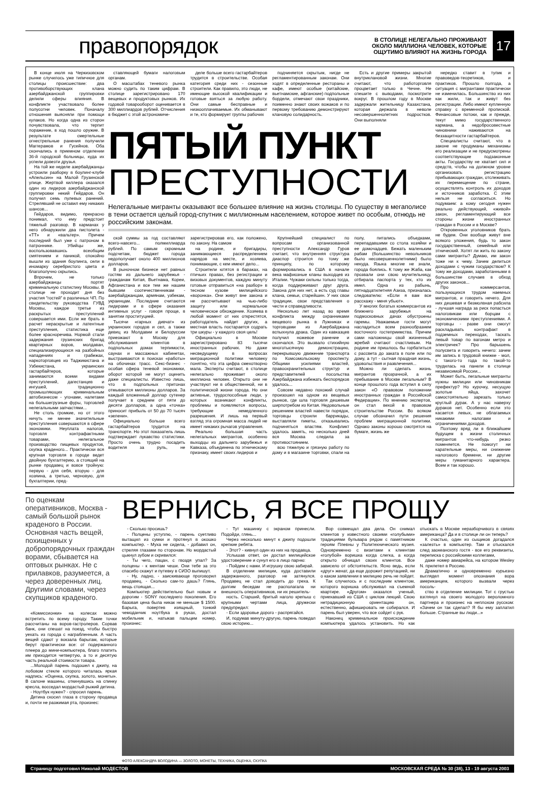правопорядок
В СТОЛИЦЕ НЕЛЕГАЛЬНО ПРОЖИВАЮТ ОКОЛО МИЛЛИОНА ЧЕЛОВЕК, КОТОРЫЕ ОЩУТИМО ВЛИЯЮТ НА ЖИЗНЬ ГОРОДА
17
В конце июля на Черкизовском рынке случилось уже типичное для столицы происшествие: два противоборствующих клана азербайджанской группировки делили сферы влияния. В конфликте участвовало более полусотни человек. Поначалу отношения выясняли при помощи кулаков. Но когда одна из сторон почувствовала, что терпит поражение, в ход пошло оружие. В результате смертельные огнестрельные ранения получили Маггерамов и Гусейнов. Оба скончались в приемном отделении 36-й городской больницы, куда их успели довезти друзья.
На той же неделе азербайджанцы устроили разборку в боулинг-клубе «Апельсин» на Малой Грузинской улице. Жертвой киллера оказался один из лидеров азербайджанской группировки некий Гейдаров. Он получил семь пулевых ранений. Стрелявший не оставил ему никаких шансов...
Гейдаров, видимо, прекрасно понимал, что ему предстоит тяжелый разговор. В карманах у него обнаружили два пистолета - «ТТ» и «вальтер». Причем последний был уже с патроном в патроннике. Убийцы же, воспользовавшись всеобщим смятением и паникой, спокойно вышли из здания боулинга, сели в иномарку серебристого цвета и благополучно скрылись.
Впрочем, не только азербайджанцы портят криминальную статистику Москвы. В столице не проходит дня без участия "гостей" в различных ЧП. По свидетельству руководства ГУВД Москвы, каждое третье из раскрытых преступлений совершается ими. Если же брать в расчет нераскрытые и латентные преступления, статистика еще более красноречива. Нормой стали задержания грузинских бригад квартирных воров, молдаван, специализирующихся на разбойных нападениях и грабежах, наркоторговцев из Таджикистана и Узбекистана, украинских гастарбайтеров, которые занимаются всеми видами преступлений, дагестанцев и ингушей, традиционно промышляющих криминальным автобизнесом - угонами, налетами на большегрузные фуры, торговлей нелегальными запчастями...
Не столь громкие, но от этого ничуть не менее значительные преступления совершаются в сфере экономики. Неуплата налогов, торговля контрафактными товарами, нелегальное производство пищевых продуктов, скупка краденого... Практически вся крупная торговля в городе ведет двойную бухгалтерию, а стоящий на рынке продавец и вовсе тройную: первую - для себя, вторую - для хозяина, а третью, черновую, для бухгалтерии, пред-
ставляющей бумаги налоговым органам.
О масштабах теневого рынка можно судить по таким цифрам. В столице зарегистрировано 170 вещевых и продуктовых рынков. Их годовой товарооборот оценивается в 300 миллиардов рублей. Отчисления в бюджет с этой астрономиче-
деле больше всего гастарбайтеров трудится в строительстве. Особая категория среди них - сезонные строители. Как правило, это люди, не имеющие высокой квалификации и готовые взяться за любую работу. Они самые бесправные и низкооплачиваемые. Их обманывают и те, кто формирует группы рабочих
подчиняется скрытым, нигде не регламентированным законам. Они ходят в определенные рестораны и кафе, имеют особые (китайские, вьетнамские, афганские) подпольные бордели, отмечают свои праздники, поименно знают своих вожаков и по первому требованию демонстрируют клановую солидарность.
Есть и другие примеры закрытой внутриклановой жизни. Многие считают, что работорговля процветает только в Чечне. Не спешите с выводами, посмотрите вокруг. В прошлом году в Москве задержали жительницу Казахстана, которая держала в неволе несовершеннолетних подростков. Они выполняли
ПЯТЫЙ ПУНКТ
ПРЕСТУПНОСТИ
Нелегальные мигранты оказывают все большее влияние на жизнь столицы. По существу в мегаполисе в тени остается целый город-спутник с миллионным населением, которое живет по особым, отнюдь не российским законам.
ской суммы за год составляют всего-навсего... полмиллиарда рублей. По самым скромным подсчетам, бюджет города недополучает около 400 миллионов долларов.
В рыночном бизнесе нет равных гостям из дальнего зарубежья - гражданам Китая, Вьетнама, Кореи, Афганистана и все тем же нашим бывшим соотечественникам - азербайджанцам, армянам, узбекам, украинцам. Последние считаются лидерами и в сфере оказания интимных услуг - говоря проще, в занятии проституцией.
Тысячи «гарных дивчат» из украинских городов и сел, а также девиц из Молдавии и Белоруссии приезжают в Москву для обслуживания клиентов в подпольных домах терпимости, саунах и массажных кабинетах, выстраиваются в поисках «работы» на обочинах трасс. Секс-бизнес - особая сфера теневой экономики, оборот которой не могут оценить даже специалисты. Известно лишь, что в подпольных притонах отмываются миллионы долларов. За каждый вложенный доллар сутенер получает в среднем от пяти до десяти долларов, а одна «точка» приносит прибыль от 50 до 70 тысяч «зелени».
Официально больше всего гастарбайтеров трудится на транспорте. Но этот показатель лишь подтверждает лукавство статистики. Просто очень трудно посадить водителя за руль, не зарегистрировав его, как положено, по закону. На самом
на родине, и бригадиры, занимающиеся распределением нарядов на месте, и хозяева, понимающие, с кем имеют дело...
Строители ютятся в бараках, на птичьих правах, без регистрации и визовых документов, каждую минуту готовые отправиться «на разбор» в тесном кузове милицейского «воронка». Они живут вне закона и не рассчитывают на чью-либо защиту или нормальное человеческое обхождение. Хозяева в любой момент от них открестятся, работодатель найдет других, а местная власть постарается содрать три шкуры - у каждого своя цель!
Официально в Москве зарегистрировано 83 тысячи иностранных рабочих. Но даже несведущему в вопросах миграционной политики человеку понятно, что эта цифра смехотворно мала. Эксперты считают, в столице нелегально проживает около миллиона человек. Открыто они не участвуют ни в общественной, ни в политической жизни города. Но они активные, трудоспособные люди, у которых возникают конфликты, проблемы и появляются вопросы, требующие немедленного разрешения. И лишь на первый взгляд эта огромная масса людей не имеет никаких рычагов управления.
Реально большая часть нелегальных мигрантов, особенно выходцы из дальнего зарубежья и Кавказа, объединена по этническому признаку, имеет своих лидеров и
Крупнейший специалист по вопросам организованной преступности Александр Гуров считает, что внутренняя структура диаспор строится по тому же принципу, по которому формировались в США в начале века мафиозные кланы выходцев из Италии. Чужаки сильны только тогда, когда поддерживают друг друга. Закона для них нет, а есть суд главы клана, семьи, старейшин. У них свои традиции, свои представления о чести и справедливости.
Несколько лет назад во время конфликта между охранниками вещевого рынка в Лужниках и торговцами из Азербайджана вспыхнула драка. Один из кавказцев получил ножевое ранение и скончался. Это вызвало стихийную многотысячную демонстрацию, перекрывшую движение транспорта по Комсомольскому проспекту. Общими усилиями властей, правоохранительных структур и представителей посольства Азербайджана избежать беспорядков удалось...
Совсем недавно похожий случай произошел на одном из вещевых рынков, где шла торговля дешевым ширпотребом из Китая. Недовольные решением властей навести порядок, торговцы строили баррикады, выставляли пикеты, отказывались подчиняться властям. Конфликт удалось замять, но несколько дней вся Москва следила за противостоянием.
всю тяжелую и грязную работу по дому и в магазине торговки, спали на полу, питались объедками, перепадавшими со стола хозяйки и ее домочадцев. Бежать маленьким рабам (большинство невольников было несовершеннолетними) было некуда. Языка многие не знали, города боялись. К тому же Жаба, как прозвали они свою мучительницу, отбирала паспорта у тех, кто их имел. Одна из рабынь, пятнадцатилетняя Азиза, призналась следователю: «Если я вам все расскажу - меня убьют».
У многих богатых коммерсантов из ближнего зарубежья на подмосковных дачах обустроены гаремы. Уважаемые гости могут насладиться всем разнообразием восточного гостеприимства. Причем сами наложницы свой жизненный жребий считают счастливым. На родине им пришлось бы горбатиться с рассвета до заката в поле или по дому, а тут - сытная праздная жизнь, удовольствия и развлечения...
Можно ли сделать жизнь мигрантов прозрачной, а их пребывание в Москве легальным? В конце прошлого года вступил в силу закон «О правовом положении иностранных граждан в Российской Федерации». По мнению экспертов, он стал вехой в правовом строительстве России. Во всяком случае обозначил пути решения проблем миграционной политики. Однако законы хорошо смотрятся на бумаге, жизнь же
нередко ставит в тупик и правоведов-теоретиков, и практиков. Прошло полгода, а ситуация с мигрантами практически не изменилась. Большинство из них как жили, так и живут без регистрации. Либо имеют купленную справку с временной пропиской. Финансовые потоки, как и прежде, текут мимо государственного кармана, а недобросовестные чиновники наживаются на беззащитности гастарбайтеров.
Специалисты считают, что в законе не продуманы механизмы его реализации и не предусмотрены соответствующие подзаконные акты. Государству не хватает сил и средств, чтобы на должном уровне организовать регистрацию прибывающих граждан, отслеживать их перемещение по стране, осуществлять контроль их доходов и источников заработка. С этим нельзя не согласиться. Но подумаем: а кому сегодня нужен реально действующий, «живой» закон, регламентирующий все стороны жизни иностранных граждан в России и в Москве?
Откровенных уголовников брать не будем. Они вообще живут вне всякого уложения, будь то закон государственный, семейный или этнический. Хотят ли жить по закону сами мигранты? Думаю, им закон тоже ни к чему. Зачем делиться доходами с чужим государством? К тому же доходами, заработанными в большинстве случаев в обход других законов...
Про коммерсантов, пользующихся трудом наемных мигрантов, и говорить нечего. Для них дешевая и безмолвная рабсила - лучшая награда за риск попасться налоговикам или борцам с экономическими преступлениями. А торговцы - разве они смогут раскладывать контрафакт в подземных переходах, таскать левый товар по вагонам метро и электричек? Про барышень полусвета и говорить нечего: зачем им запись в трудовой книжке - мол, с такого-то года по такой-то трудилась на панели в столице независимой России...
Может быть, легальные мигранты нужны милиции или чиновникам префектур? Но курочку, несущую золотые яйца, захочет самостоятельно зарезать только круглый дурак. А у нас наверху дураков нет. Особенно если это касается левых, не облагаемых никакими налогами и ограничениями доходов.
Поэтому вряд ли в ближайшем будущем в жизни столичных мигрантов что-нибудь резко поменяется. Не помогут ни карательные меры, ни снижение налогового бремени, ни другие меры гуманитарного характера. Всем и так хорошо.
По оценкам оперативников, Москва - самый большой рынок краденого в России. Основная часть вещей, похищенных у добропорядочных граждан ворами, сбывается на оптовых рынках. Не с прилавков, разумеется, а через доверенных лиц. Другими словами, через скупщиков краденого.
«Комиссионки» на колесах можно встретить по всему городу. Такие точки рассчитаны на воров-гастролеров. Сорвав банк, они спешат на поезд, чтобы быстро уехать из города с награбленным. А часть вещей сдают у вокзала барыгам, которые берут практически все: от подержанного плеера до мини-компьютера, благо платить им приходится четвертую, а то и десятую часть реальной стоимости товара.
...Молодой парень подошел к джипу, на лобовом стекле которого читалась яркая надпись: «Оценка, скупка, золото, монеты». В салоне машины, откинувшись на спинку кресла, восседал мордастый рыжий детина.
- Ноутбук нужен? - спросил парень.
Детина скосил глаза в сторону продавца и, почти не разжимая рта, произнес:
ВЕРНИСЬ, Я ВСЕ ПРОЩУ
- Сколько просишь?
- Полцены уступлю, - парень суетливо вытащил из сумки и протянул в окошко компьютер. - Муха не сидела, - добавил он, стреляя глазами по сторонам. Но мордастый цыкнул зубом и скривился:
- Ты чего, пацан, с гвоздя упал? За полцены - к ментам чеши. Они тебе за это спасибо скажут и путевку в СИЗО выпишут.
- Ну, ладно, - заискивающе проговорил продавец. - Сколько сам-то дашь? Глянь, вещь стоящая...
Компьютер действительно был новым и дорогим - SONY последнего поколения. Его базовая цена была никак не меньше $ 1500. Барыга, повертев изящный, тонкий чемоданчик ноутбука в руках, достал мобильник и, натыкав пальцем номер, произнес:
- Тут машинку с экраном принесли. Подойди, глянь...
Через несколько минут к джипу подошли крепкие ребята.
- Этот? - кивнул один из них на продавца.
Услышав ответ, он достал милицейское удостоверение и сунул его в лицо парню:
- Пойдем с нами. И игрушку свою забирай.
В отделении милиции, куда доставили задержанного, разговор не затянулся. Продавец не стал доводить до греха. К долгим беседам не располагала ни внешность оперативников, ни их решитель-
ность. Старший, бритый наголо крепыш с крупными чертами лица, дружески предупредил:
- Если здоровье дорого - распрягайся.
И, подумав минуту-другую, парень поведал свою историю...
Вор совмещал два дела. Он снимал клиентов у известного своими «голубыми» традициями бульвара рядом с памятником героям Плевны у Политехнического музея. Одновременно с визитами к клиентам «голубой» воришка когда слегка, а когда открыто обчищал своих клиентов. Все зависело от обстоятельств. Ясно ведь, если «друг» женат, да еще дорожит репутацией, ни о каком заявлении в милицию речь не пойдет.
Так случилось и с последним клиентом, которого воришка обслуживал на съемной квартире. «Другом» оказался ученый, приехавший из США с циклом лекций. Свою нетрадиционную ориентацию он, естественно, афишировать не собирался. И парень был уверен, что все сойдет с рук.
Наконец криминальное происхождение компьютера удалось установить. Но как отыскать в Москве неразборчивого в связях американца? Да и в столице ли он теперь?
К счастью, один из сыщиков догадался «залезть» в компьютер. Там и отыскался след заокеанского гостя - все его реквизиты, переписка с российскими коллегами,
даже номер авиарейса, на котором Wesley N. прилетел в Россию.
Драматично и одновременно курьезно выглядел момент опознания вора американцем, которого вызвали через посоль-
ство в отделение милиции. Тот с грустью взглянул на своего молодого вероломного партнера и произнес на неплохом русском: «Зачем он так сделал? Я бы ему заплатил больше. Странные вы люди...»
ФОТО АЛЕКСАНДРА ВОЛОДИНА — ЗОЛОТО, МОНЕТЫ, ТЕХНИКА, ОЦЕНКА, СКУПКА
Страницу подготовил Николай МОДЕСТОВ МОСКОВСКАЯ СРЕДА № 30 (38), 13 - 19 августа 2003